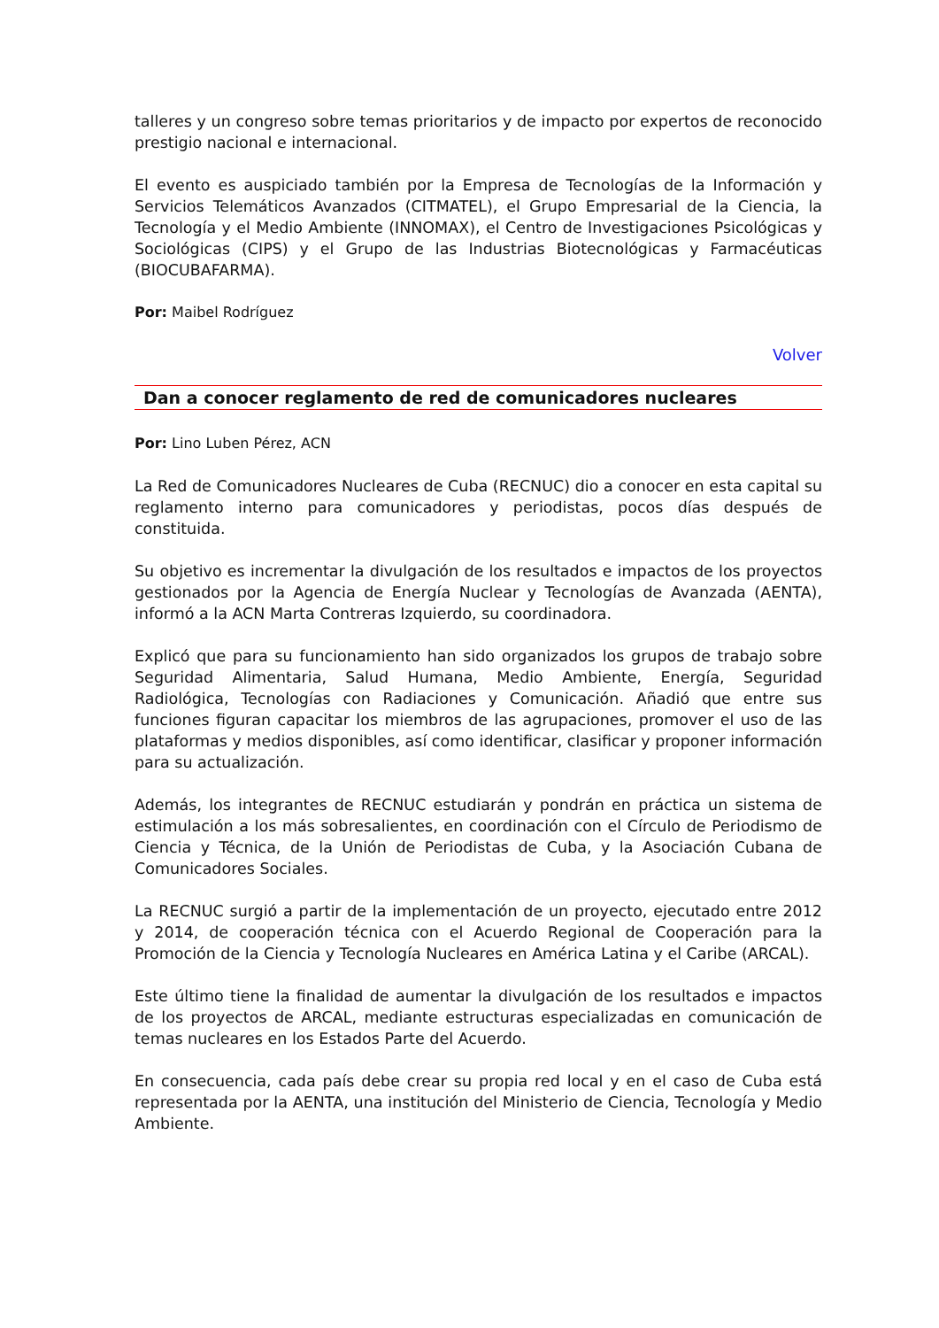talleres y un congreso sobre temas prioritarios y de impacto por expertos de reconocido prestigio nacional e internacional.
El evento es auspiciado también por la Empresa de Tecnologías de la Información y Servicios Telemáticos Avanzados (CITMATEL), el Grupo Empresarial de la Ciencia, la Tecnología y el Medio Ambiente (INNOMAX), el Centro de Investigaciones Psicológicas y Sociológicas (CIPS) y el Grupo de las Industrias Biotecnológicas y Farmacéuticas (BIOCUBAFARMA).
Por: Maibel Rodríguez
Volver
Dan a conocer reglamento de red de comunicadores nucleares
Por: Lino Luben Pérez, ACN
La Red de Comunicadores Nucleares de Cuba (RECNUC) dio a conocer en esta capital su reglamento interno para comunicadores y periodistas, pocos días después de constituida.
Su objetivo es incrementar la divulgación de los resultados e impactos de los proyectos gestionados por la Agencia de Energía Nuclear y Tecnologías de Avanzada (AENTA), informó a la ACN Marta Contreras Izquierdo, su coordinadora.
Explicó que para su funcionamiento han sido organizados los grupos de trabajo sobre Seguridad Alimentaria, Salud Humana, Medio Ambiente, Energía, Seguridad Radiológica, Tecnologías con Radiaciones y Comunicación. Añadió que entre sus funciones figuran capacitar los miembros de las agrupaciones, promover el uso de las plataformas y medios disponibles, así como identificar, clasificar y proponer información para su actualización.
Además, los integrantes de RECNUC estudiarán y pondrán en práctica un sistema de estimulación a los más sobresalientes, en coordinación con el Círculo de Periodismo de Ciencia y Técnica, de la Unión de Periodistas de Cuba, y la Asociación Cubana de Comunicadores Sociales.
La RECNUC surgió a partir de la implementación de un proyecto, ejecutado entre 2012 y 2014, de cooperación técnica con el Acuerdo Regional de Cooperación para la Promoción de la Ciencia y Tecnología Nucleares en América Latina y el Caribe (ARCAL).
Este último tiene la finalidad de aumentar la divulgación de los resultados e impactos de los proyectos de ARCAL, mediante estructuras especializadas en comunicación de temas nucleares en los Estados Parte del Acuerdo.
En consecuencia, cada país debe crear su propia red local y en el caso de Cuba está representada por la AENTA, una institución del Ministerio de Ciencia, Tecnología y Medio Ambiente.